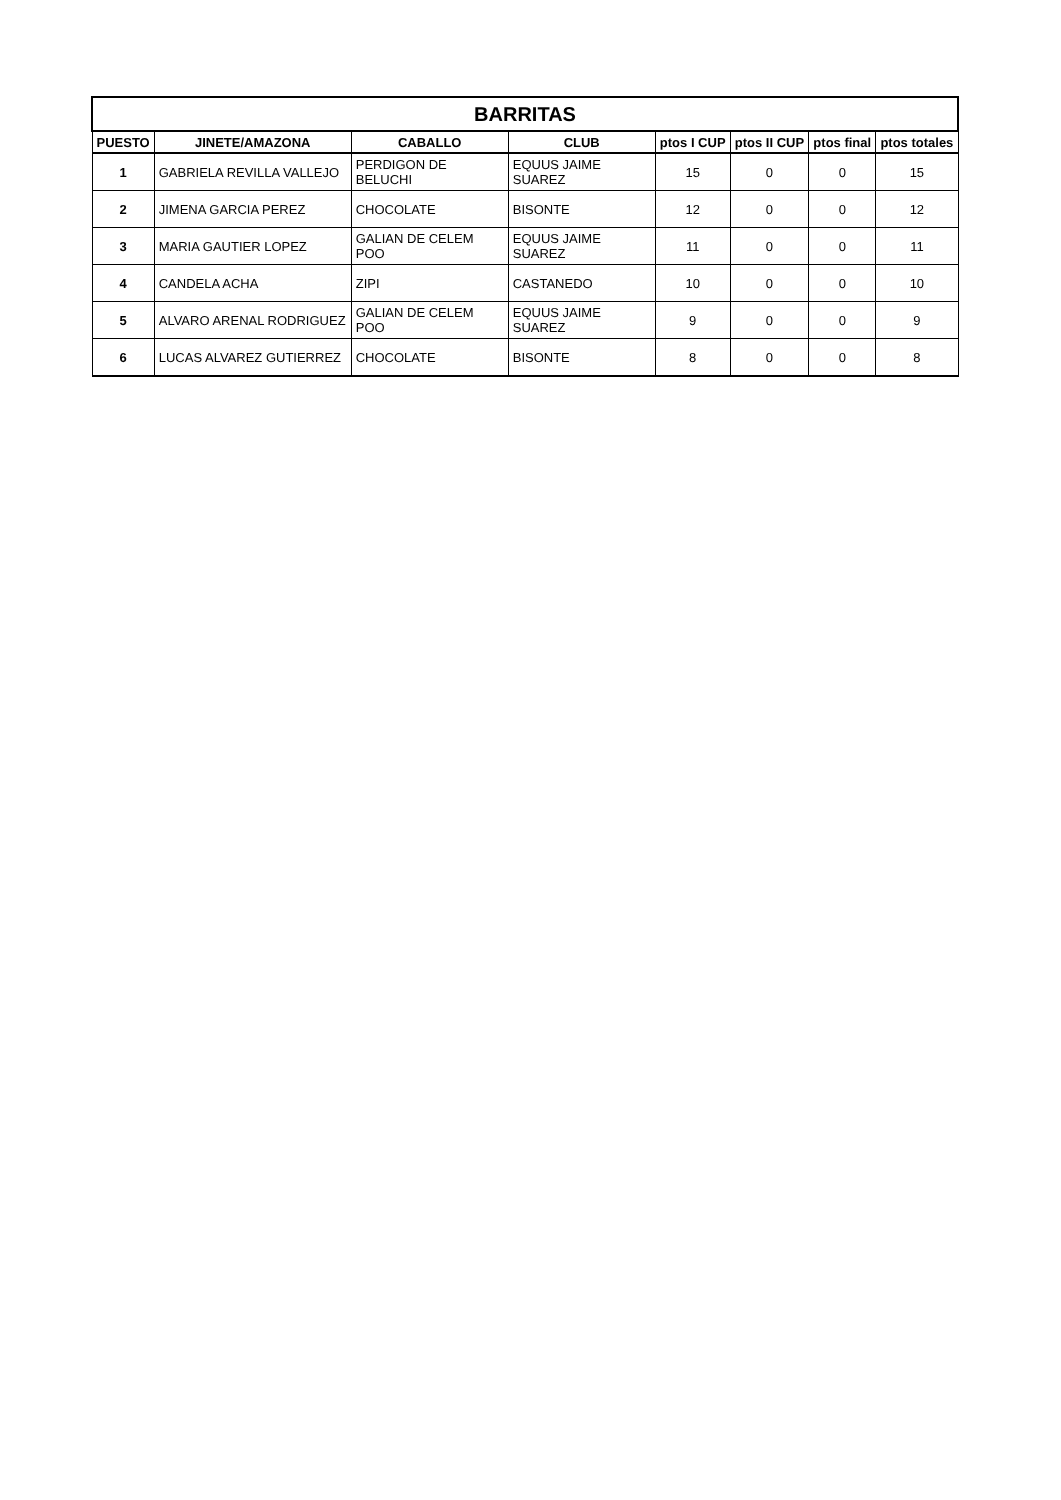| BARRITAS | | | | | | | |
| PUESTO | JINETE/AMAZONA | CABALLO | CLUB | ptos I CUP | ptos II CUP | ptos final | ptos totales |
| 1 | GABRIELA REVILLA VALLEJO | PERDIGON DE BELUCHI | EQUUS JAIME SUAREZ | 15 | 0 | 0 | 15 |
| 2 | JIMENA GARCIA PEREZ | CHOCOLATE | BISONTE | 12 | 0 | 0 | 12 |
| 3 | MARIA GAUTIER LOPEZ | GALIAN DE CELEM POO | EQUUS JAIME SUAREZ | 11 | 0 | 0 | 11 |
| 4 | CANDELA ACHA | ZIPI | CASTANEDO | 10 | 0 | 0 | 10 |
| 5 | ALVARO ARENAL RODRIGUEZ | GALIAN DE CELEM POO | EQUUS JAIME SUAREZ | 9 | 0 | 0 | 9 |
| 6 | LUCAS ALVAREZ GUTIERREZ | CHOCOLATE | BISONTE | 8 | 0 | 0 | 8 |